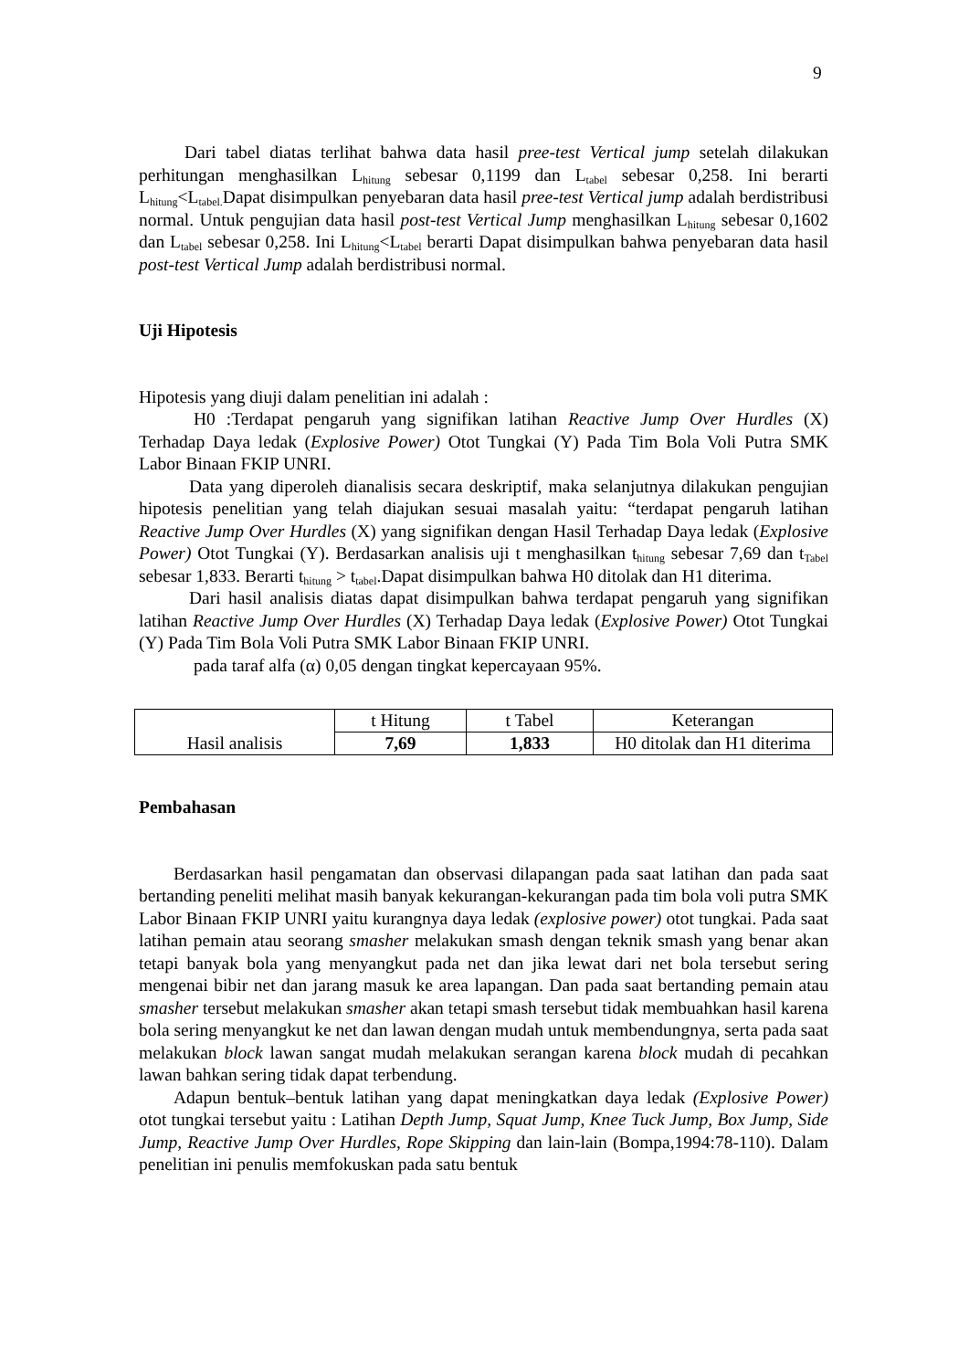9
Dari tabel diatas terlihat bahwa data hasil pree-test Vertical jump setelah dilakukan perhitungan menghasilkan L<sub>hitung</sub> sebesar 0,1199 dan L<sub>tabel</sub> sebesar 0,258. Ini berarti L<sub>hitung</sub><L<sub>tabel.</sub>Dapat disimpulkan penyebaran data hasil pree-test Vertical jump adalah berdistribusi normal. Untuk pengujian data hasil post-test Vertical Jump menghasilkan L<sub>hitung</sub> sebesar 0,1602 dan L<sub>tabel</sub> sebesar 0,258. Ini L<sub>hitung</sub><L<sub>tabel</sub> berarti Dapat disimpulkan bahwa penyebaran data hasil post-test Vertical Jump adalah berdistribusi normal.
Uji Hipotesis
Hipotesis yang diuji dalam penelitian ini adalah :
H0 :Terdapat pengaruh yang signifikan latihan Reactive Jump Over Hurdles (X) Terhadap Daya ledak (Explosive Power) Otot Tungkai (Y) Pada Tim Bola Voli Putra SMK Labor Binaan FKIP UNRI.
Data yang diperoleh dianalisis secara deskriptif, maka selanjutnya dilakukan pengujian hipotesis penelitian yang telah diajukan sesuai masalah yaitu: “terdapat pengaruh latihan Reactive Jump Over Hurdles (X) yang signifikan dengan Hasil Terhadap Daya ledak (Explosive Power) Otot Tungkai (Y). Berdasarkan analisis uji t menghasilkan t<sub>hitung</sub> sebesar 7,69 dan t<sub>Tabel</sub> sebesar 1,833. Berarti t<sub>hitung</sub> > t<sub>tabel</sub>.Dapat disimpulkan bahwa H0 ditolak dan H1 diterima.
Dari hasil analisis diatas dapat disimpulkan bahwa terdapat pengaruh yang signifikan latihan Reactive Jump Over Hurdles (X) Terhadap Daya ledak (Explosive Power) Otot Tungkai (Y) Pada Tim Bola Voli Putra SMK Labor Binaan FKIP UNRI.
pada taraf alfa (α) 0,05 dengan tingkat kepercayaan 95%.
| Hasil analisis | t Hitung | t Tabel | Keterangan |
| | 7,69 | 1,833 | H0 ditolak dan H1 diterima |
Pembahasan
Berdasarkan hasil pengamatan dan observasi dilapangan pada saat latihan dan pada saat bertanding peneliti melihat masih banyak kekurangan-kekurangan pada tim bola voli putra SMK Labor Binaan FKIP UNRI yaitu kurangnya daya ledak (explosive power) otot tungkai. Pada saat latihan pemain atau seorang smasher melakukan smash dengan teknik smash yang benar akan tetapi banyak bola yang menyangkut pada net dan jika lewat dari net bola tersebut sering mengenai bibir net dan jarang masuk ke area lapangan. Dan pada saat bertanding pemain atau smasher tersebut melakukan smasher akan tetapi smash tersebut tidak membuahkan hasil karena bola sering menyangkut ke net dan lawan dengan mudah untuk membendungnya, serta pada saat melakukan block lawan sangat mudah melakukan serangan karena block mudah di pecahkan lawan bahkan sering tidak dapat terbendung.
Adapun bentuk–bentuk latihan yang dapat meningkatkan daya ledak (Explosive Power) otot tungkai tersebut yaitu : Latihan Depth Jump, Squat Jump, Knee Tuck Jump, Box Jump, Side Jump, Reactive Jump Over Hurdles, Rope Skipping dan lain-lain (Bompa,1994:78-110). Dalam penelitian ini penulis memfokuskan pada satu bentuk